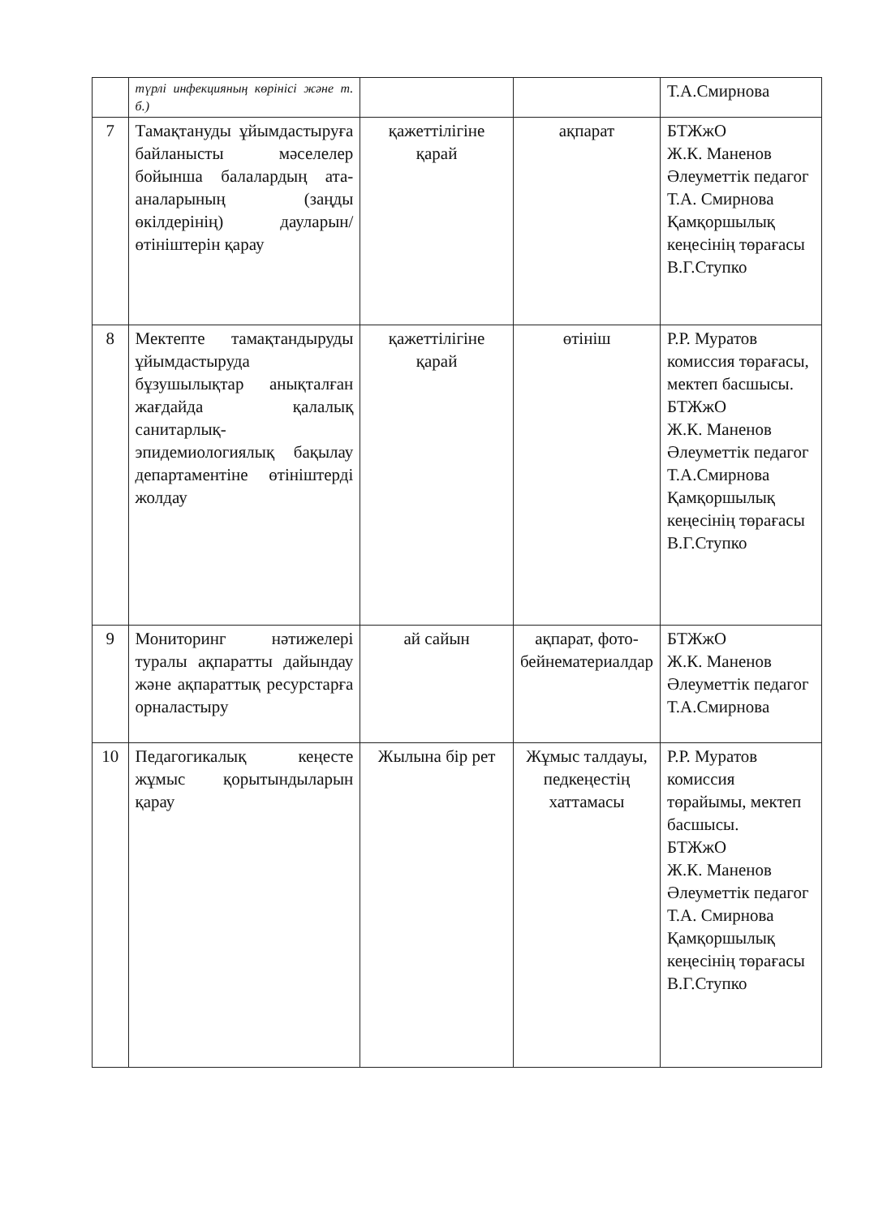| | түрлі инфекцияның көрінісі және т. б.) | | | Т.А.Смирнова |
| 7 | Тамақтануды ұйымдастыруға байланысты мәселелер бойынша балалардың ата-аналарының (заңды өкілдерінің) дауларын/ өтініштерін қарау | қажеттілігіне қарай | ақпарат | БТЖжО Ж.К. Маненов Әлеуметтік педагог Т.А. Смирнова Қамқоршылық кеңесінің төрағасы В.Г.Ступко |
| 8 | Мектепте тамақтандыруды ұйымдастыруда бұзушылықтар анықталған жағдайда қалалық санитарлық-эпидемиологиялық бақылау департаментіне өтініштерді жолдау | қажеттілігіне қарай | өтініш | Р.Р. Муратов комиссия төрағасы, мектеп басшысы. БТЖжО Ж.К. Маненов Әлеуметтік педагог Т.А.Смирнова Қамқоршылық кеңесінің төрағасы В.Г.Ступко |
| 9 | Мониторинг нәтижелері туралы ақпаратты дайындау және ақпараттық ресурстарға орналастыру | ай сайын | ақпарат, фото-бейнематериалдар | БТЖжО Ж.К. Маненов Әлеуметтік педагог Т.А.Смирнова |
| 10 | Педагогикалық кеңесте жұмыс қорытындыларын қарау | Жылына бір рет | Жұмыс талдауы, педкеңестің хаттамасы | Р.Р. Муратов комиссия төрайымы, мектеп басшысы. БТЖжО Ж.К. Маненов Әлеуметтік педагог Т.А. Смирнова Қамқоршылық кеңесінің төрағасы В.Г.Ступко |